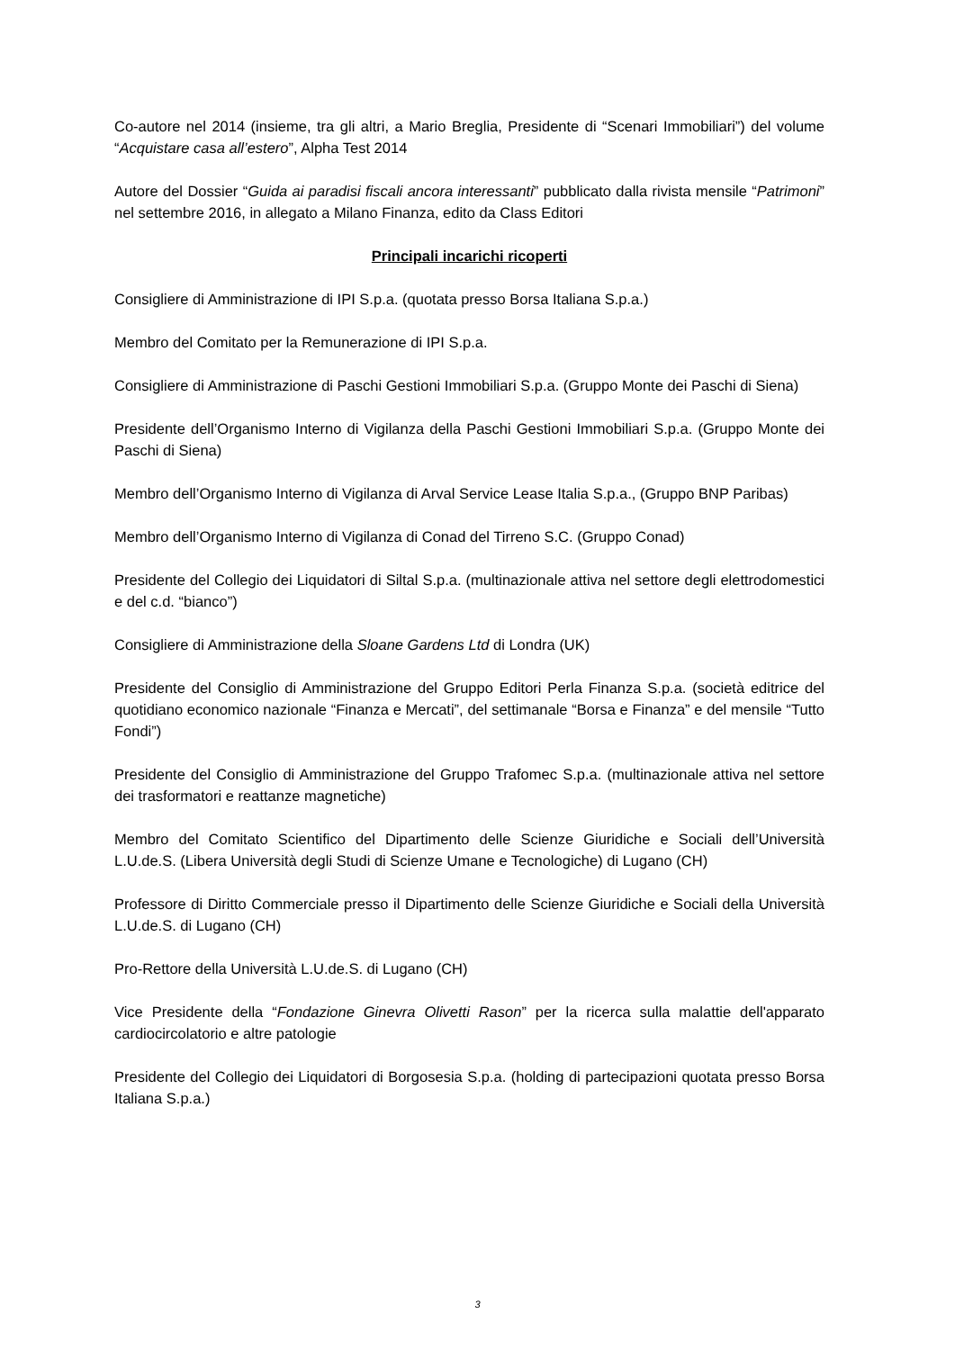Co-autore nel 2014 (insieme, tra gli altri, a Mario Breglia, Presidente di “Scenari Immobiliari”) del volume “Acquistare casa all’estero”, Alpha Test 2014
Autore del Dossier “Guida ai paradisi fiscali ancora interessanti” pubblicato dalla rivista mensile “Patrimoni” nel settembre 2016, in allegato a Milano Finanza, edito da Class Editori
Principali incarichi ricoperti
Consigliere di Amministrazione di IPI S.p.a. (quotata presso Borsa Italiana S.p.a.)
Membro del Comitato per la Remunerazione di IPI S.p.a.
Consigliere di Amministrazione di Paschi Gestioni Immobiliari S.p.a. (Gruppo Monte dei Paschi di Siena)
Presidente dell’Organismo Interno di Vigilanza della Paschi Gestioni Immobiliari S.p.a. (Gruppo Monte dei Paschi di Siena)
Membro dell’Organismo Interno di Vigilanza di Arval Service Lease Italia S.p.a., (Gruppo BNP Paribas)
Membro dell’Organismo Interno di Vigilanza di Conad del Tirreno S.C. (Gruppo Conad)
Presidente del Collegio dei Liquidatori di Siltal S.p.a. (multinazionale attiva nel settore degli elettrodomestici e del c.d. “bianco”)
Consigliere di Amministrazione della Sloane Gardens Ltd di Londra (UK)
Presidente del Consiglio di Amministrazione del Gruppo Editori Perla Finanza S.p.a. (società editrice del quotidiano economico nazionale “Finanza e Mercati”, del settimanale “Borsa e Finanza” e del mensile “Tutto Fondi”)
Presidente del Consiglio di Amministrazione del Gruppo Trafomec S.p.a. (multinazionale attiva nel settore dei trasformatori e reattanze magnetiche)
Membro del Comitato Scientifico del Dipartimento delle Scienze Giuridiche e Sociali dell’Università L.U.de.S. (Libera Università degli Studi di Scienze Umane e Tecnologiche) di Lugano (CH)
Professore di Diritto Commerciale presso il Dipartimento delle Scienze Giuridiche e Sociali della Università L.U.de.S. di Lugano (CH)
Pro-Rettore della Università L.U.de.S. di Lugano (CH)
Vice Presidente della “Fondazione Ginevra Olivetti Rason” per la ricerca sulla malattie dell'apparato cardiocircolatorio e altre patologie
Presidente del Collegio dei Liquidatori di Borgosesia S.p.a. (holding di partecipazioni quotata presso Borsa Italiana S.p.a.)
3